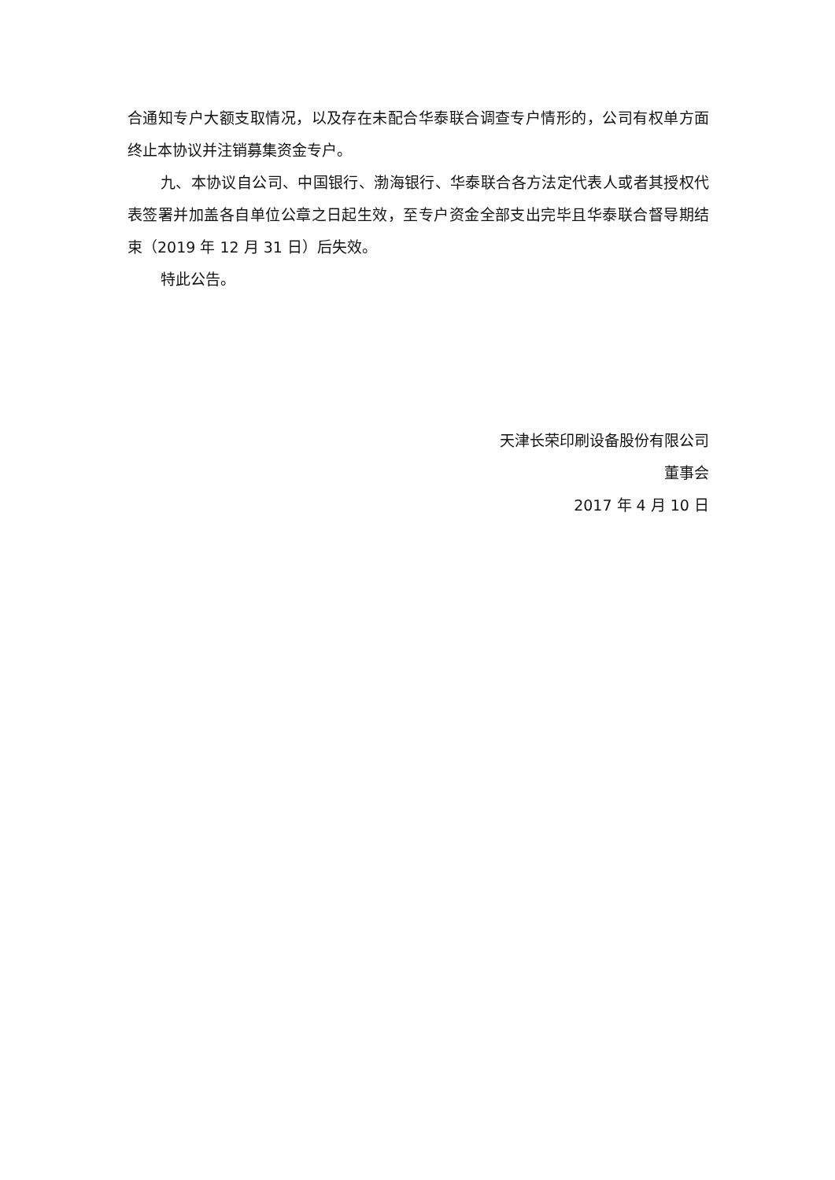合通知专户大额支取情况，以及存在未配合华泰联合调查专户情形的，公司有权单方面终止本协议并注销募集资金专户。
九、本协议自公司、中国银行、渤海银行、华泰联合各方法定代表人或者其授权代表签署并加盖各自单位公章之日起生效，至专户资金全部支出完毕且华泰联合督导期结束（2019 年 12 月 31 日）后失效。
特此公告。
天津长荣印刷设备股份有限公司
董事会
2017 年 4 月 10 日